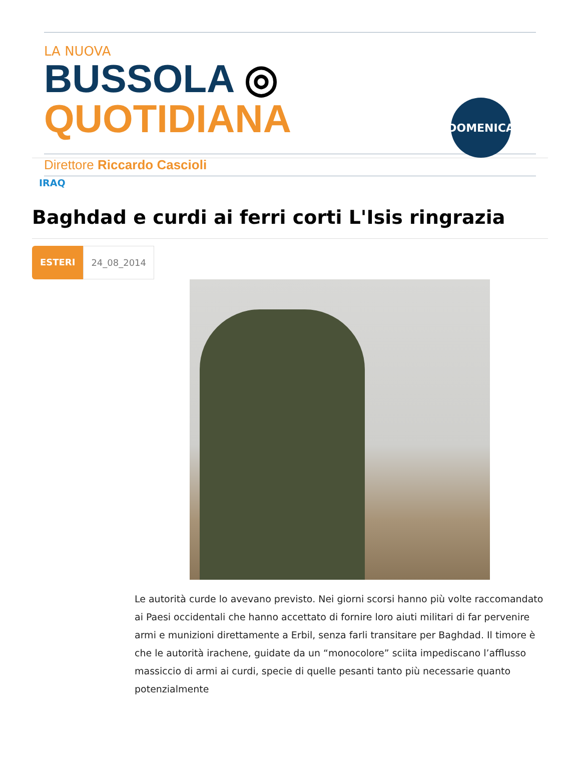LA NUOVA
BUSSOLA ◎ QUOTIDIANA
Direttore Riccardo Cascioli
DOMENICA
IRAQ
Baghdad e curdi ai ferri corti L'Isis ringrazia
ESTERI 24_08_2014
Le autorità curde lo avevano previsto. Nei giorni scorsi hanno più volte raccomandato ai Paesi occidentali che hanno accettato di fornire loro aiuti militari di far pervenire armi e munizioni direttamente a Erbil, senza farli transitare per Baghdad. Il timore è che le autorità irachene, guidate da un “monocolore” sciita impediscano l’afflusso massiccio di armi ai curdi, specie di quelle pesanti tanto più necessarie quanto potenzialmente